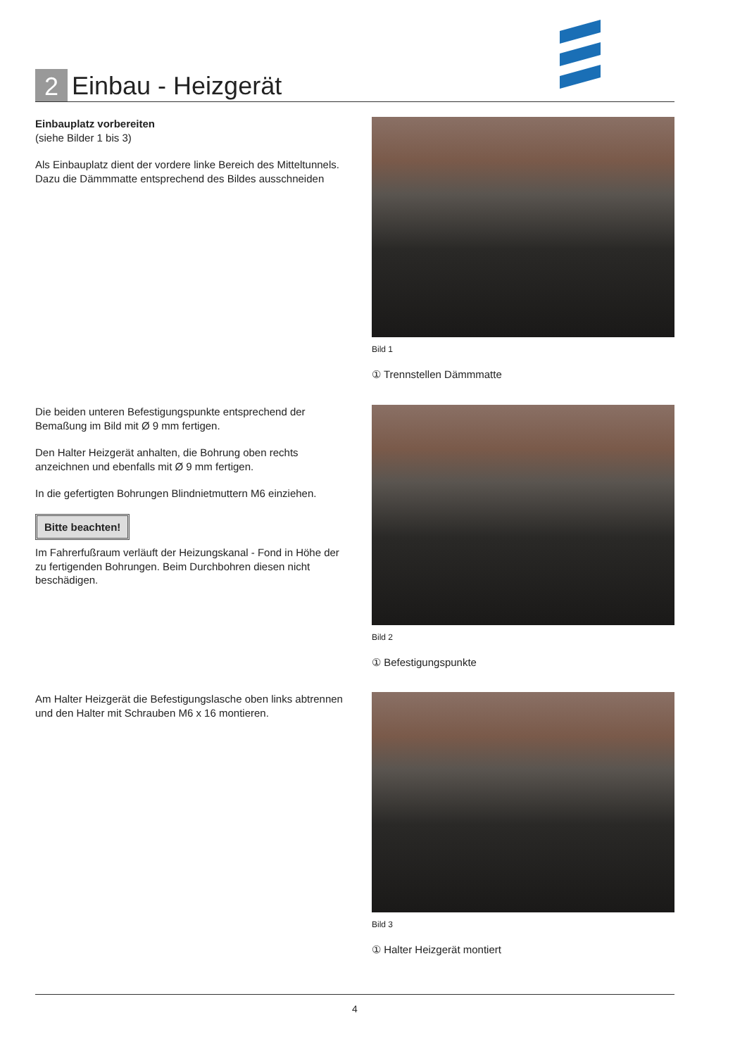2
Einbau - Heizgerät
Einbauplatz vorbereiten
(siehe Bilder 1 bis 3)
Als Einbauplatz dient der vordere linke Bereich des Mitteltunnels.
Dazu die Dämmmatte entsprechend des Bildes ausschneiden
Bild 1
① Trennstellen Dämmmatte
Die beiden unteren Befestigungspunkte entsprechend der Bemaßung im Bild mit Ø 9 mm fertigen.
Den Halter Heizgerät anhalten, die Bohrung oben rechts anzeichnen und ebenfalls mit Ø 9 mm fertigen.
In die gefertigten Bohrungen Blindnietmuttern M6 einziehen.
Bitte beachten!
Im Fahrerfußraum verläuft der Heizungskanal - Fond in Höhe der zu fertigenden Bohrungen. Beim Durchbohren diesen nicht beschädigen.
Bild 2
① Befestigungspunkte
Am Halter Heizgerät die Befestigungslasche oben links abtrennen und den Halter mit Schrauben M6 x 16 montieren.
Bild 3
① Halter Heizgerät montiert
4